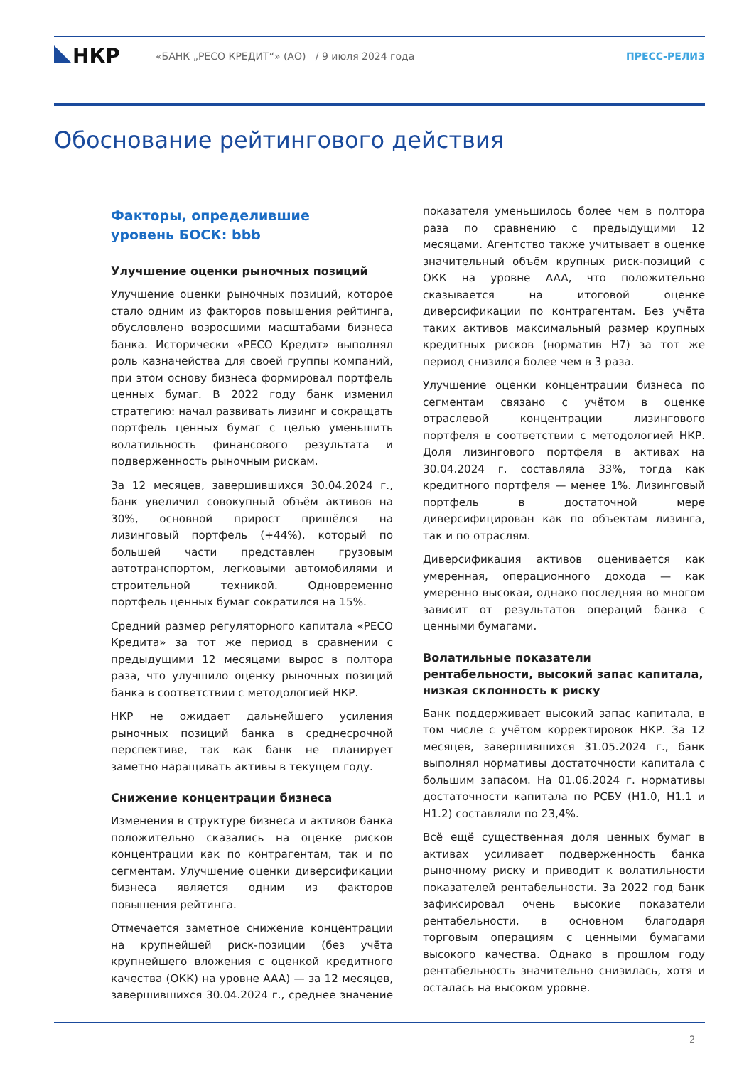НКР
«БАНК „РЕСО КРЕДИТ“» (АО) / 9 июля 2024 года
ПРЕСС-РЕЛИЗ
Обоснование рейтингового действия
Факторы, определившие
уровень БОСК: bbb
Улучшение оценки рыночных позиций
Улучшение оценки рыночных позиций, которое стало одним из факторов повышения рейтинга, обусловлено возросшими масштабами бизнеса банка. Исторически «РЕСО Кредит» выполнял роль казначейства для своей группы компаний, при этом основу бизнеса формировал портфель ценных бумаг. В 2022 году банк изменил стратегию: начал развивать лизинг и сокращать портфель ценных бумаг с целью уменьшить волатильность финансового результата и подверженность рыночным рискам.
За 12 месяцев, завершившихся 30.04.2024 г., банк увеличил совокупный объём активов на 30%, основной прирост пришёлся на лизинговый портфель (+44%), который по большей части представлен грузовым автотранспортом, легковыми автомобилями и строительной техникой. Одновременно портфель ценных бумаг сократился на 15%.
Средний размер регуляторного капитала «РЕСО Кредита» за тот же период в сравнении с предыдущими 12 месяцами вырос в полтора раза, что улучшило оценку рыночных позиций банка в соответствии с методологией НКР.
НКР не ожидает дальнейшего усиления рыночных позиций банка в среднесрочной перспективе, так как банк не планирует заметно наращивать активы в текущем году.
Снижение концентрации бизнеса
Изменения в структуре бизнеса и активов банка положительно сказались на оценке рисков концентрации как по контрагентам, так и по сегментам. Улучшение оценки диверсификации бизнеса является одним из факторов повышения рейтинга.
Отмечается заметное снижение концентрации на крупнейшей риск-позиции (без учёта крупнейшего вложения с оценкой кредитного качества (ОКК) на уровне AAA) — за 12 месяцев, завершившихся 30.04.2024 г., среднее значение показателя уменьшилось более чем в полтора раза по сравнению с предыдущими 12 месяцами. Агентство также учитывает в оценке значительный объём крупных риск-позиций с ОКК на уровне AAA, что положительно сказывается на итоговой оценке диверсификации по контрагентам. Без учёта таких активов максимальный размер крупных кредитных рисков (норматив Н7) за тот же период снизился более чем в 3 раза.
Улучшение оценки концентрации бизнеса по сегментам связано с учётом в оценке отраслевой концентрации лизингового портфеля в соответствии с методологией НКР. Доля лизингового портфеля в активах на 30.04.2024 г. составляла 33%, тогда как кредитного портфеля — менее 1%. Лизинговый портфель в достаточной мере диверсифицирован как по объектам лизинга, так и по отраслям.
Диверсификация активов оценивается как умеренная, операционного дохода — как умеренно высокая, однако последняя во многом зависит от результатов операций банка с ценными бумагами.
Волатильные показатели рентабельности, высокий запас капитала, низкая склонность к риску
Банк поддерживает высокий запас капитала, в том числе с учётом корректировок НКР. За 12 месяцев, завершившихся 31.05.2024 г., банк выполнял нормативы достаточности капитала с большим запасом. На 01.06.2024 г. нормативы достаточности капитала по РСБУ (Н1.0, Н1.1 и Н1.2) составляли по 23,4%.
Всё ещё существенная доля ценных бумаг в активах усиливает подверженность банка рыночному риску и приводит к волатильности показателей рентабельности. За 2022 год банк зафиксировал очень высокие показатели рентабельности, в основном благодаря торговым операциям с ценными бумагами высокого качества. Однако в прошлом году рентабельность значительно снизилась, хотя и осталась на высоком уровне.
2